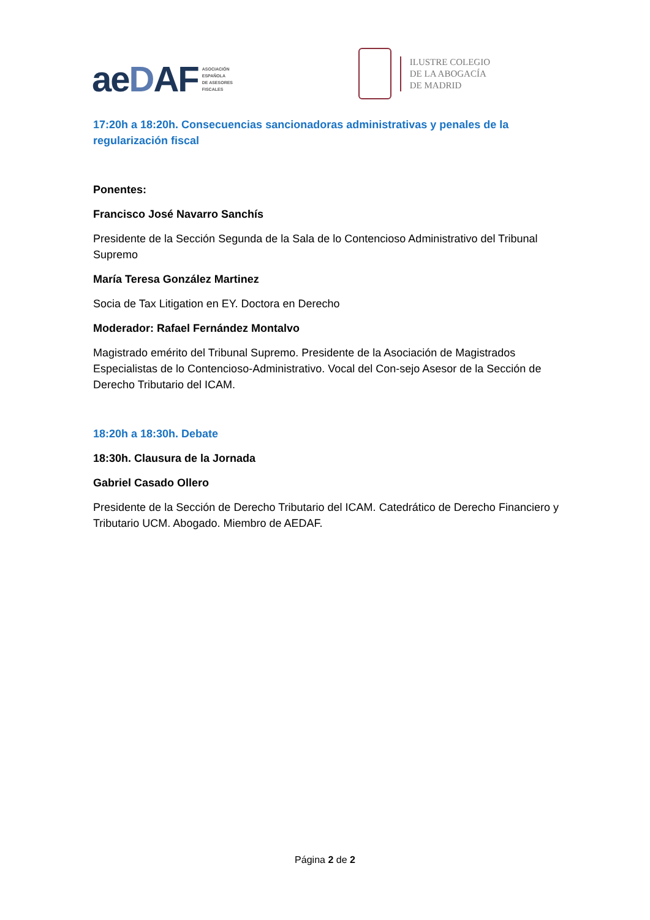aeDAF
ASOCIACIÓN
ESPAÑOLA
DE ASESORES
FISCALES
ILUSTRE COLEGIO
DE LA ABOGACÍA
DE MADRID
17:20h a 18:20h. Consecuencias sancionadoras administrativas y penales de la regularización fiscal
Ponentes:
Francisco José Navarro Sanchís
Presidente de la Sección Segunda de la Sala de lo Contencioso Administrativo del Tribunal Supremo
María Teresa González Martinez
Socia de Tax Litigation en EY. Doctora en Derecho
Moderador: Rafael Fernández Montalvo
Magistrado emérito del Tribunal Supremo. Presidente de la Asociación de Magistrados Especialistas de lo Contencioso-Administrativo. Vocal del Con-sejo Asesor de la Sección de Derecho Tributario del ICAM.
18:20h a 18:30h. Debate
18:30h. Clausura de la Jornada
Gabriel Casado Ollero
Presidente de la Sección de Derecho Tributario del ICAM. Catedrático de Derecho Financiero y Tributario UCM. Abogado. Miembro de AEDAF.
Página 2 de 2